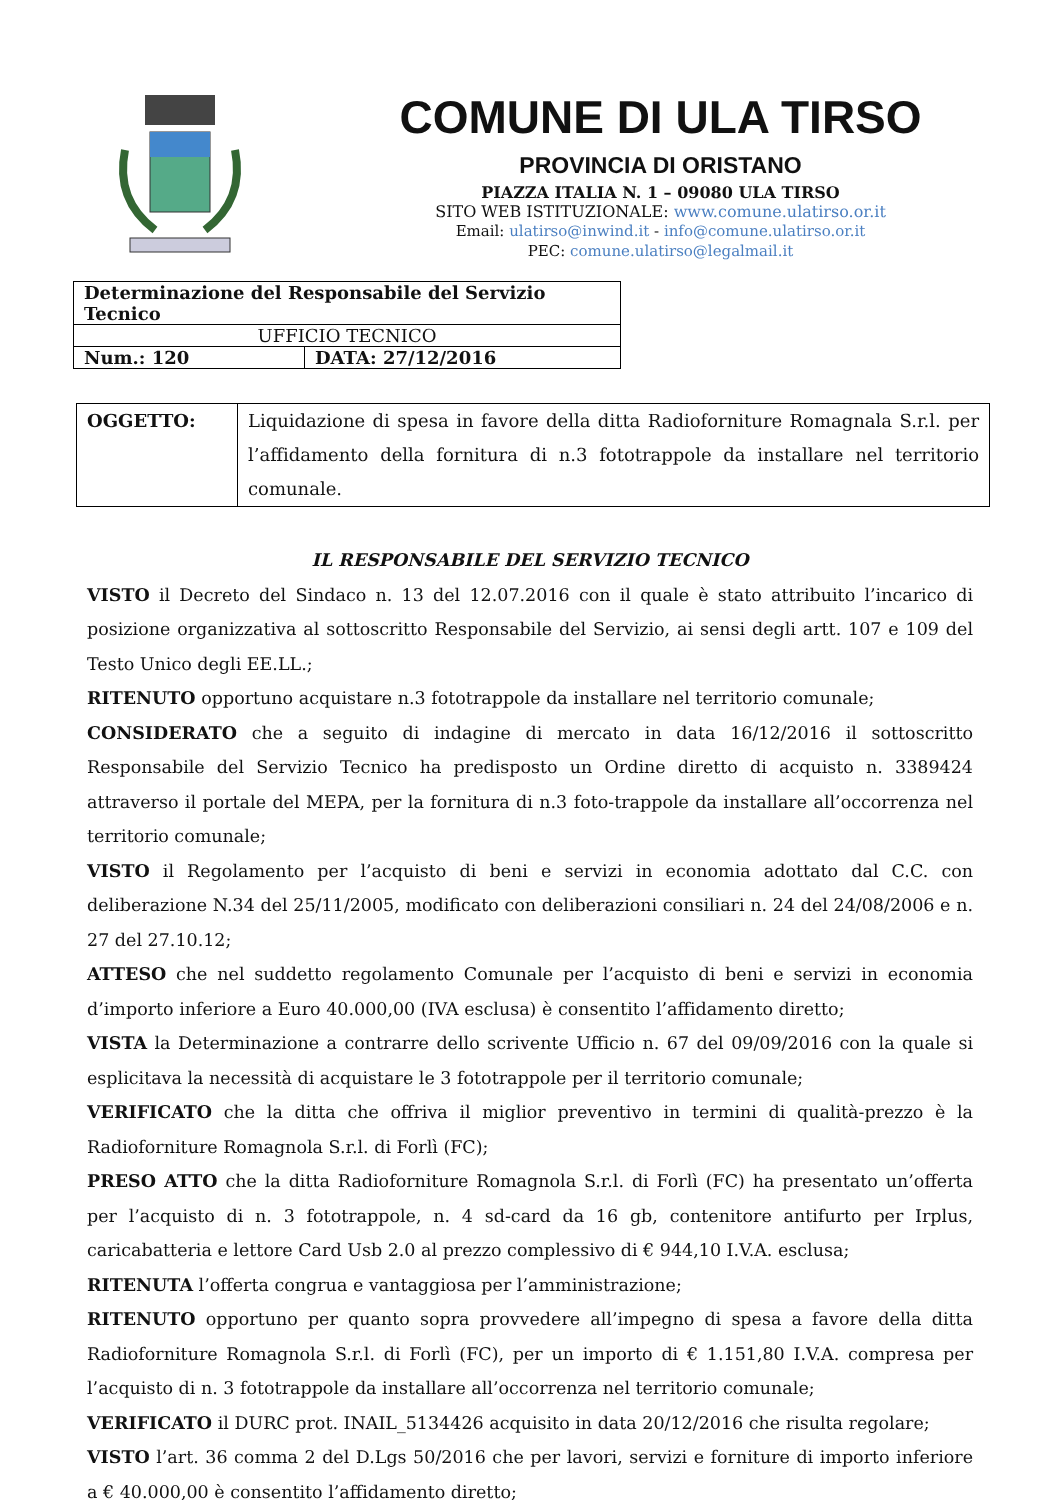COMUNE DI ULA TIRSO
PROVINCIA DI ORISTANO
PIAZZA ITALIA N. 1 – 09080 ULA TIRSO
SITO WEB ISTITUZIONALE: www.comune.ulatirso.or.it
Email: ulatirso@inwind.it - info@comune.ulatirso.or.it
PEC: comune.ulatirso@legalmail.it
| Determinazione del Responsabile del Servizio Tecnico | |
| UFFICIO TECNICO | |
| Num.: 120 | DATA: 27/12/2016 |
| OGGETTO: | Liquidazione di spesa in favore della ditta Radioforniture Romagnala S.r.l. per l’affidamento della fornitura di n.3 fototrappole da installare nel territorio comunale. |
IL RESPONSABILE DEL SERVIZIO TECNICO
VISTO il Decreto del Sindaco n. 13 del 12.07.2016 con il quale è stato attribuito l’incarico di posizione organizzativa al sottoscritto Responsabile del Servizio, ai sensi degli artt. 107 e 109 del Testo Unico degli EE.LL.;
RITENUTO opportuno acquistare n.3 fototrappole da installare nel territorio comunale;
CONSIDERATO che a seguito di indagine di mercato in data 16/12/2016 il sottoscritto Responsabile del Servizio Tecnico ha predisposto un Ordine diretto di acquisto n. 3389424 attraverso il portale del MEPA, per la fornitura di n.3 foto-trappole da installare all’occorrenza nel territorio comunale;
VISTO il Regolamento per l’acquisto di beni e servizi in economia adottato dal C.C. con deliberazione N.34 del 25/11/2005, modificato con deliberazioni consiliari n. 24 del 24/08/2006 e n. 27 del 27.10.12;
ATTESO che nel suddetto regolamento Comunale per l’acquisto di beni e servizi in economia d’importo inferiore a Euro 40.000,00 (IVA esclusa) è consentito l’affidamento diretto;
VISTA la Determinazione a contrarre dello scrivente Ufficio n. 67 del 09/09/2016 con la quale si esplicitava la necessità di acquistare le 3 fototrappole per il territorio comunale;
VERIFICATO che la ditta che offriva il miglior preventivo in termini di qualità-prezzo è la Radioforniture Romagnola S.r.l. di Forlì (FC);
PRESO ATTO che la ditta Radioforniture Romagnola S.r.l. di Forlì (FC) ha presentato un’offerta per l’acquisto di n. 3 fototrappole, n. 4 sd-card da 16 gb, contenitore antifurto per Irplus, caricabatteria e lettore Card Usb 2.0 al prezzo complessivo di € 944,10 I.V.A. esclusa;
RITENUTA l’offerta congrua e vantaggiosa per l’amministrazione;
RITENUTO opportuno per quanto sopra provvedere all’impegno di spesa a favore della ditta Radioforniture Romagnola S.r.l. di Forlì (FC), per un importo di € 1.151,80 I.V.A. compresa per l’acquisto di n. 3 fototrappole da installare all’occorrenza nel territorio comunale;
VERIFICATO il DURC prot. INAIL_5134426 acquisito in data 20/12/2016 che risulta regolare;
VISTO l’art. 36 comma 2 del D.Lgs 50/2016 che per lavori, servizi e forniture di importo inferiore a € 40.000,00 è consentito l’affidamento diretto;